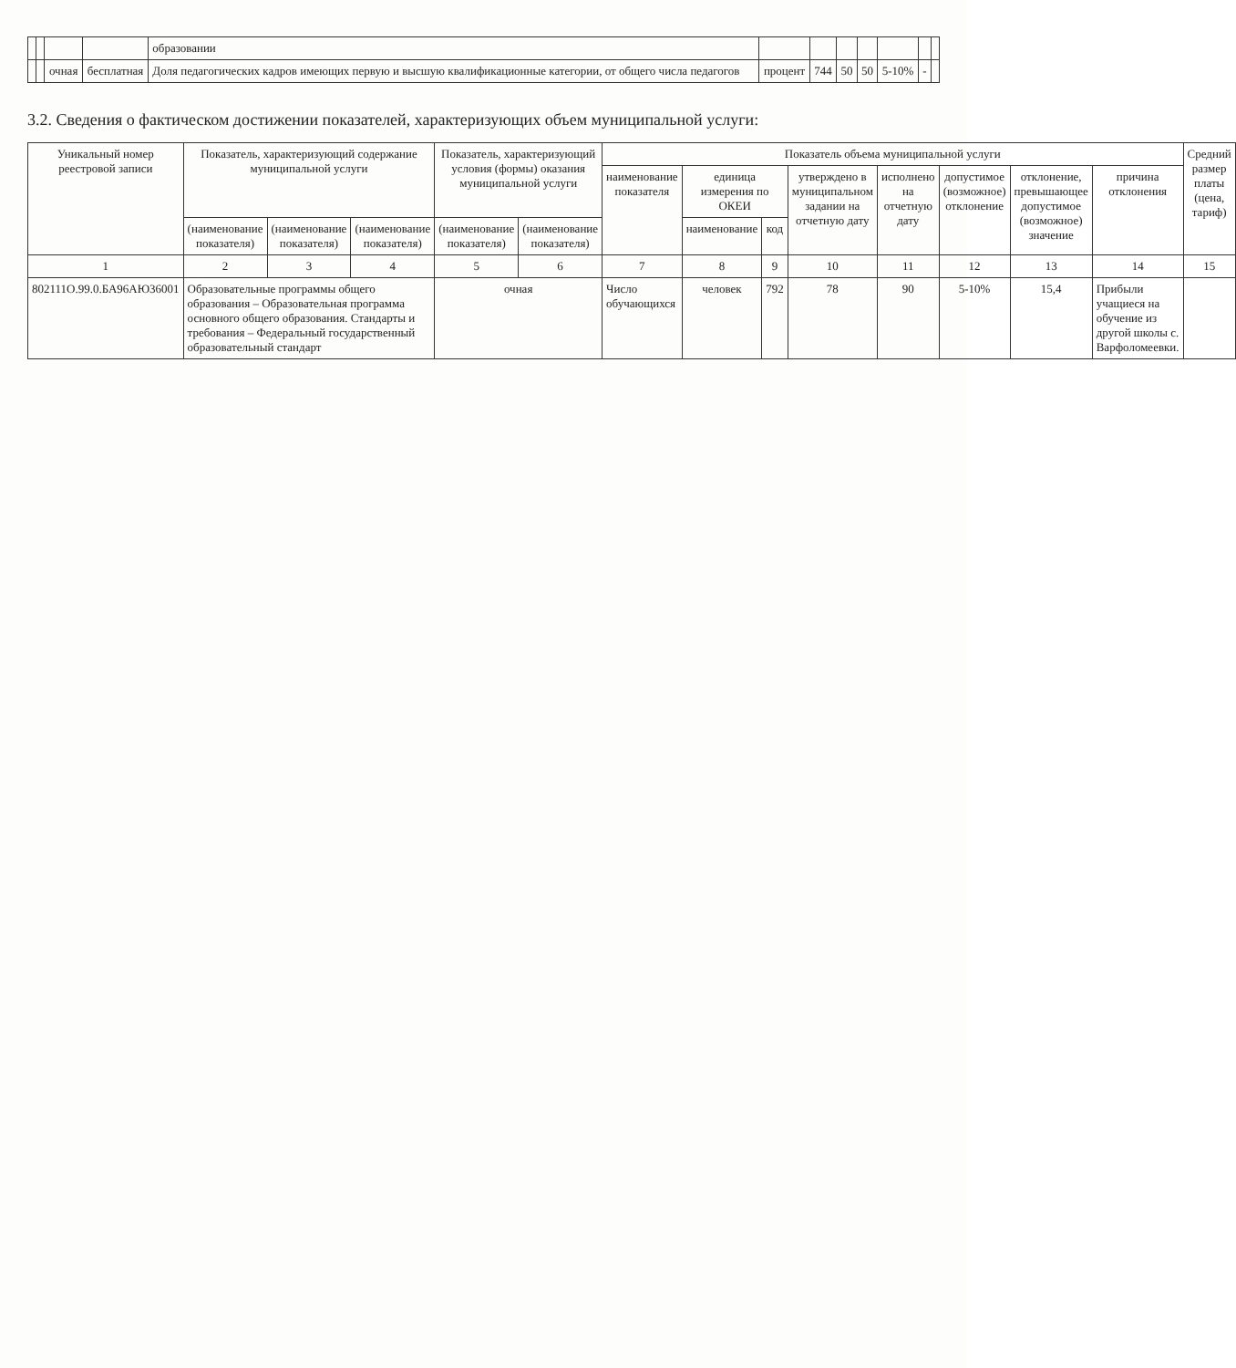| | | | | образовании | | | | | | | |
| | | очная | бесплатная | Доля педагогических кадров имеющих первую и высшую квалификационные категории, от общего числа педагогов | процент | 744 | 50 | 50 | 5-10% | - | |
3.2. Сведения о фактическом достижении показателей, характеризующих объем муниципальной услуги:
| Уникальный номер реестровой записи | Показатель, характеризующий содержание муниципальной услуги | | | Показатель, характеризующий условия (формы) оказания муниципальной услуги | | Показатель объема муниципальной услуги | | | | | | | | Средний размер платы (цена, тариф) |
| --- | --- | --- | --- | --- | --- | --- | --- | --- | --- | --- | --- | --- | --- | --- |
| | | | | | | наименование показателя | единица измерения по ОКЕИ | | утверждено в муниципальном задании на отчетную дату | исполнено на отчетную дату | допустимое (возможное) отклонение | отклонение, превышающее допустимое (возможное) значение | причина отклонения | |
| | (наименование показателя) | (наименование показателя) | (наименование показателя) | (наименование показателя) | (наименование показателя) | | наименование | код | | | | | | |
| 1 | 2 | 3 | 4 | 5 | 6 | 7 | 8 | 9 | 10 | 11 | 12 | 13 | 14 | 15 |
| 802111О.99.0.БА96АЮ36001 | Образовательные программы общего образования – Образовательная программа основного общего образования. Стандарты и требования – Федеральный государственный образовательный стандарт | | | очная | | Число обучающихся | человек | 792 | 78 | 90 | 5-10% | 15,4 | Прибыли учащиеся на обучение из другой школы с. Варфоломеевки. | |